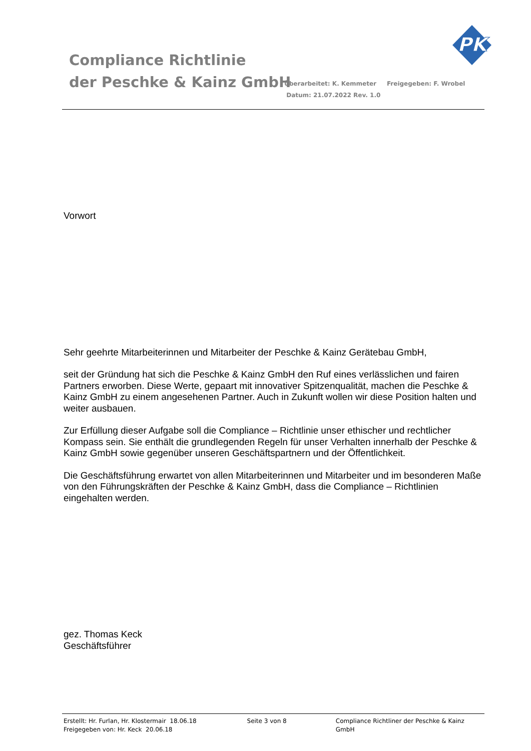Compliance Richtlinie
der Peschke & Kainz GmbH
Überarbeitet: K. Kemmeter Freigegeben: F. Wrobel
Datum: 21.07.2022 Rev. 1.0
PK
Vorwort
Sehr geehrte Mitarbeiterinnen und Mitarbeiter der Peschke & Kainz Gerätebau GmbH,
seit der Gründung hat sich die Peschke & Kainz GmbH den Ruf eines verlässlichen und fairen Partners erworben. Diese Werte, gepaart mit innovativer Spitzenqualität, machen die Peschke & Kainz GmbH zu einem angesehenen Partner. Auch in Zukunft wollen wir diese Position halten und weiter ausbauen.
Zur Erfüllung dieser Aufgabe soll die Compliance – Richtlinie unser ethischer und rechtlicher Kompass sein. Sie enthält die grundlegenden Regeln für unser Verhalten innerhalb der Peschke & Kainz GmbH sowie gegenüber unseren Geschäftspartnern und der Öffentlichkeit.
Die Geschäftsführung erwartet von allen Mitarbeiterinnen und Mitarbeiter und im besonderen Maße von den Führungskräften der Peschke & Kainz GmbH, dass die Compliance – Richtlinien eingehalten werden.
gez. Thomas Keck
Geschäftsführer
Erstellt: Hr. Furlan, Hr. Klostermair 18.06.18
Freigegeben von: Hr. Keck 20.06.18
Seite 3 von 8 Compliance Richtliner der Peschke & Kainz GmbH